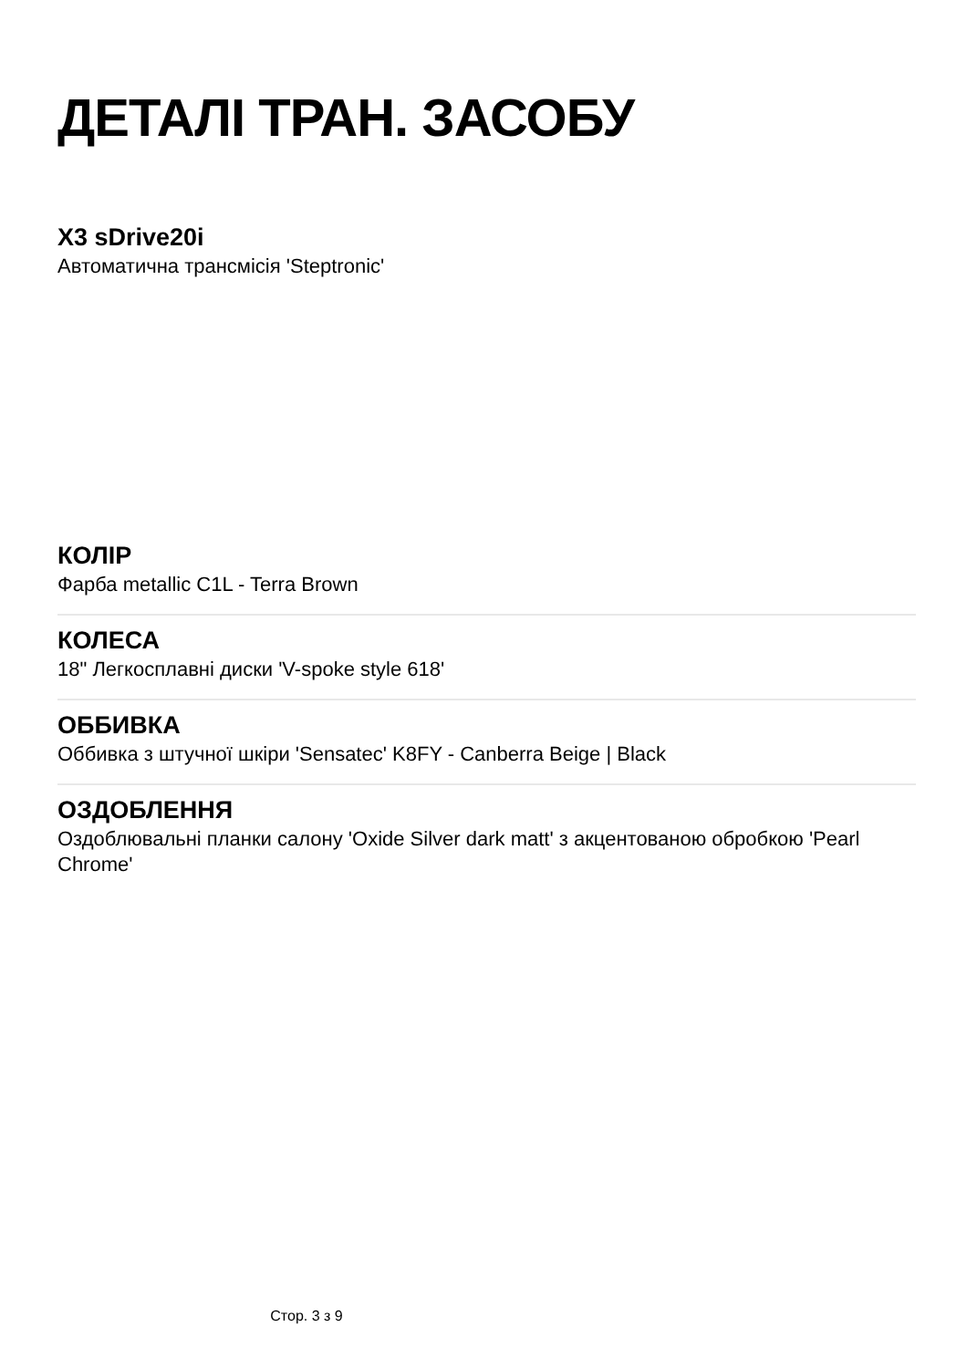ДЕТАЛІ ТРАН. ЗАСОБУ
X3 sDrive20i
Автоматична трансмісія 'Steptronic'
КОЛІР
Фарба metallic C1L - Terra Brown
КОЛЕСА
18" Легкосплавні диски 'V-spoke style 618'
ОББИВКА
Оббивка з штучної шкіри 'Sensatec' K8FY - Canberra Beige | Black
ОЗДОБЛЕННЯ
Оздоблювальні планки салону 'Oxide Silver dark matt' з акцентованою обробкою 'Pearl Chrome'
Стор. 3 з 9